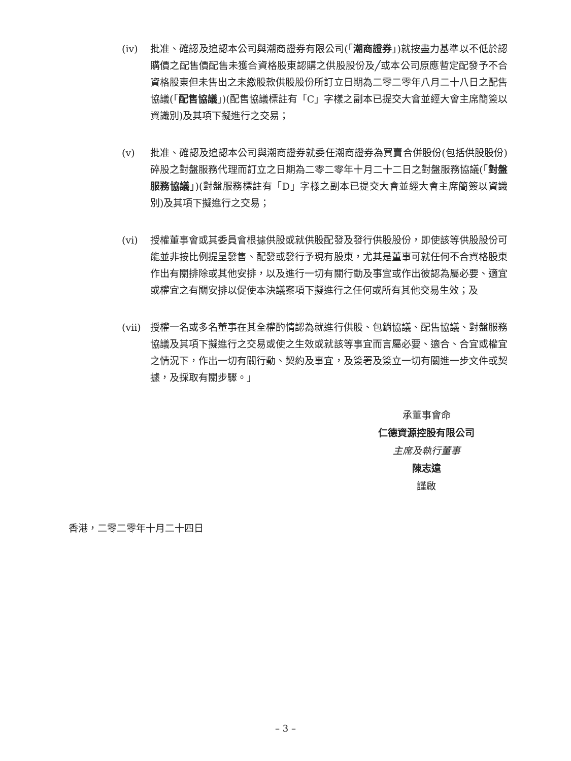(iv) 批准、確認及追認本公司與潮商證券有限公司(「潮商證券」)就按盡力基準以不低於認購價之配售價配售未獲合資格股東認購之供股股份及╱或本公司原應暫定配發予不合資格股東但未售出之未繳股款供股股份所訂立日期為二零二零年八月二十八日之配售協議(「配售協議」)(配售協議標註有「C」字樣之副本已提交大會並經大會主席簡簽以資識別)及其項下擬進行之交易；
(v) 批准、確認及追認本公司與潮商證券就委任潮商證券為買賣合併股份(包括供股股份)碎股之對盤服務代理而訂立之日期為二零二零年十月二十二日之對盤服務協議(「對盤服務協議」)(對盤服務標註有「D」字樣之副本已提交大會並經大會主席簡簽以資識別)及其項下擬進行之交易；
(vi) 授權董事會或其委員會根據供股或就供股配發及發行供股股份，即使該等供股股份可能並非按比例提呈發售、配發或發行予現有股東，尤其是董事可就任何不合資格股東作出有關排除或其他安排，以及進行一切有關行動及事宜或作出彼認為屬必要、適宜或權宜之有關安排以促使本決議案項下擬進行之任何或所有其他交易生效；及
(vii)
授權一名或多名董事在其全權酌情認為就進行供股、包銷協議、配售協議、對盤服務協議及其項下擬進行之交易或使之生效或就該等事宜而言屬必要、適合、合宜或權宜之情況下，作出一切有關行動、契約及事宜，及簽署及簽立一切有關進一步文件或契據，及採取有關步驟。」
承董事會命
仁德資源控股有限公司
主席及執行董事
陳志遠
謹啟
香港，二零二零年十月二十四日
– 3 –